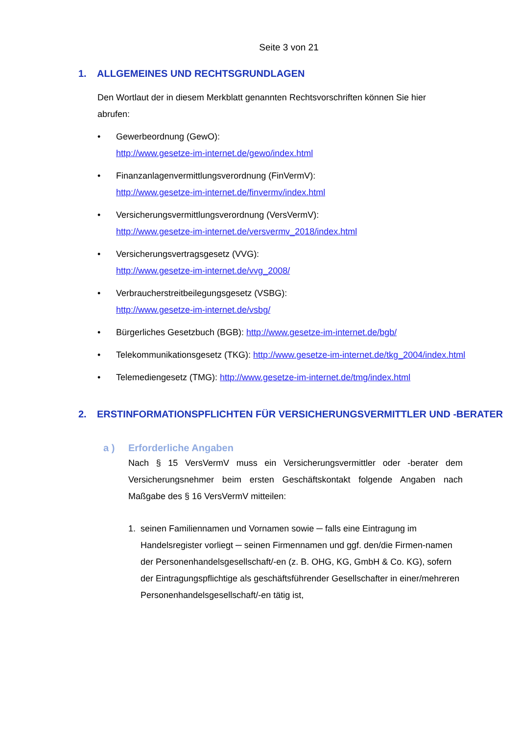Seite 3 von 21
1. ALLGEMEINES UND RECHTSGRUNDLAGEN
Den Wortlaut der in diesem Merkblatt genannten Rechtsvorschriften können Sie hier abrufen:
• Gewerbeordnung (GewO):
http://www.gesetze-im-internet.de/gewo/index.html
• Finanzanlagenvermittlungsverordnung (FinVermV):
http://www.gesetze-im-internet.de/finvermv/index.html
• Versicherungsvermittlungsverordnung (VersVermV):
http://www.gesetze-im-internet.de/versvermv_2018/index.html
• Versicherungsvertragsgesetz (VVG):
http://www.gesetze-im-internet.de/vvg_2008/
• Verbraucherstreitbeilegungsgesetz (VSBG):
http://www.gesetze-im-internet.de/vsbg/
• Bürgerliches Gesetzbuch (BGB): http://www.gesetze-im-internet.de/bgb/
• Telekommunikationsgesetz (TKG): http://www.gesetze-im-internet.de/tkg_2004/index.html
• Telemediengesetz (TMG): http://www.gesetze-im-internet.de/tmg/index.html
2. ERSTINFORMATIONSPFLICHTEN FÜR VERSICHERUNGSVERMITTLER UND -BERATER
a ) Erforderliche Angaben
Nach § 15 VersVermV muss ein Versicherungsvermittler oder -berater dem Versicherungsnehmer beim ersten Geschäftskontakt folgende Angaben nach Maßgabe des § 16 VersVermV mitteilen:
1. seinen Familiennamen und Vornamen sowie ─ falls eine Eintragung im Handelsregister vorliegt ─ seinen Firmennamen und ggf. den/die Firmen-namen der Personenhandelsgesellschaft/-en (z. B. OHG, KG, GmbH & Co. KG), sofern der Eintragungspflichtige als geschäftsführender Gesellschafter in einer/mehreren Personenhandelsgesellschaft/-en tätig ist,